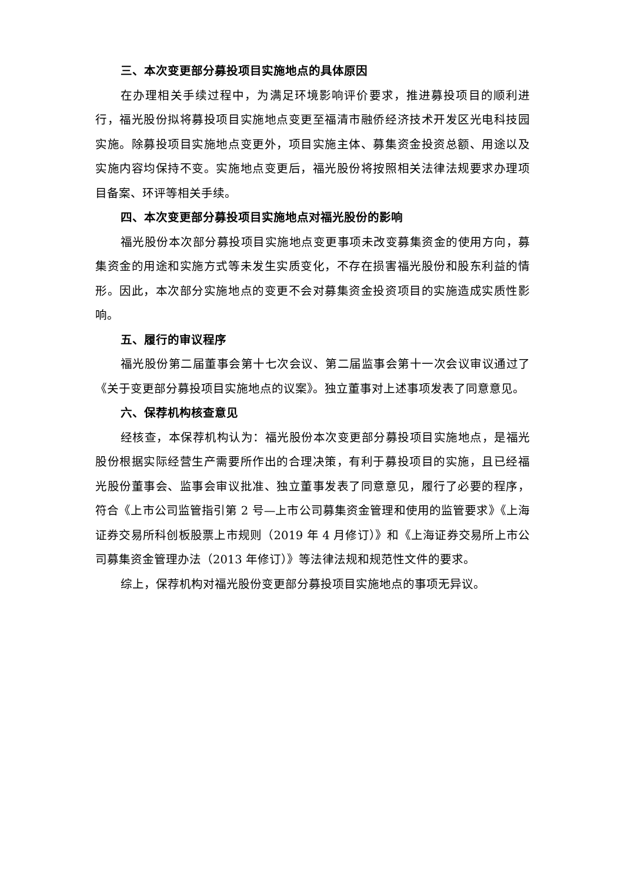三、本次变更部分募投项目实施地点的具体原因
在办理相关手续过程中，为满足环境影响评价要求，推进募投项目的顺利进行，福光股份拟将募投项目实施地点变更至福清市融侨经济技术开发区光电科技园实施。除募投项目实施地点变更外，项目实施主体、募集资金投资总额、用途以及实施内容均保持不变。实施地点变更后，福光股份将按照相关法律法规要求办理项目备案、环评等相关手续。
四、本次变更部分募投项目实施地点对福光股份的影响
福光股份本次部分募投项目实施地点变更事项未改变募集资金的使用方向，募集资金的用途和实施方式等未发生实质变化，不存在损害福光股份和股东利益的情形。因此，本次部分实施地点的变更不会对募集资金投资项目的实施造成实质性影响。
五、履行的审议程序
福光股份第二届董事会第十七次会议、第二届监事会第十一次会议审议通过了《关于变更部分募投项目实施地点的议案》。独立董事对上述事项发表了同意意见。
六、保荐机构核查意见
经核查，本保荐机构认为：福光股份本次变更部分募投项目实施地点，是福光股份根据实际经营生产需要所作出的合理决策，有利于募投项目的实施，且已经福光股份董事会、监事会审议批准、独立董事发表了同意意见，履行了必要的程序，符合《上市公司监管指引第 2 号—上市公司募集资金管理和使用的监管要求》《上海证券交易所科创板股票上市规则（2019 年 4 月修订）》和《上海证券交易所上市公司募集资金管理办法（2013 年修订）》等法律法规和规范性文件的要求。
综上，保荐机构对福光股份变更部分募投项目实施地点的事项无异议。